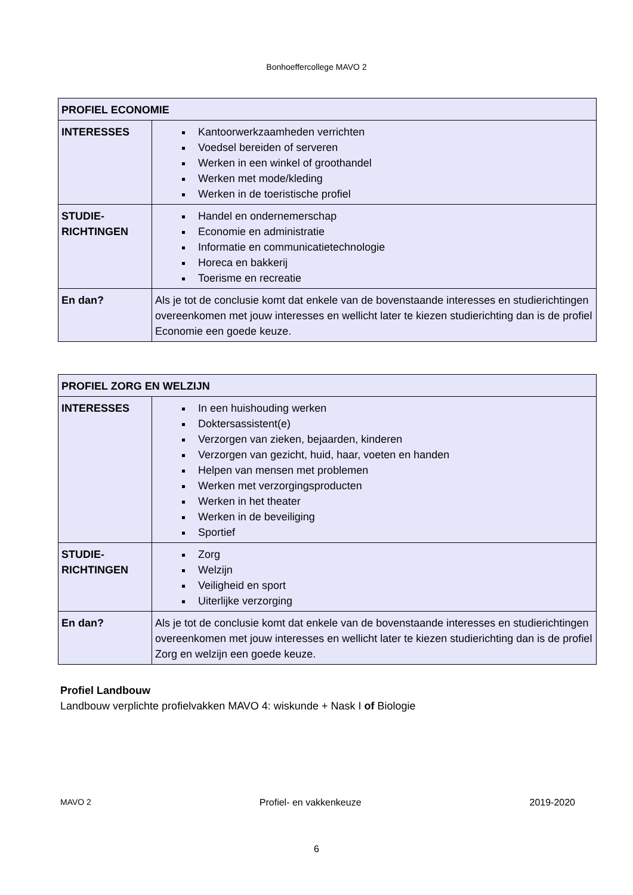Bonhoeffercollege MAVO 2
| PROFIEL ECONOMIE | |
| INTERESSES | Kantoorwerkzaamheden verrichten Voedsel bereiden of serveren Werken in een winkel of groothandel Werken met mode/kleding Werken in de toeristische profiel |
| STUDIE- RICHTINGEN | Handel en ondernemerschap Economie en administratie Informatie en communicatietechnologie Horeca en bakkerij Toerisme en recreatie |
| En dan? | Als je tot de conclusie komt dat enkele van de bovenstaande interesses en studierichtingen overeenkomen met jouw interesses en wellicht later te kiezen studierichting dan is de profiel Economie een goede keuze. |
| PROFIEL ZORG EN WELZIJN | |
| INTERESSES | In een huishouding werken Doktersassistent(e) Verzorgen van zieken, bejaarden, kinderen Verzorgen van gezicht, huid, haar, voeten en handen Helpen van mensen met problemen Werken met verzorgingsproducten Werken in het theater Werken in de beveiliging Sportief |
| STUDIE- RICHTINGEN | Zorg Welzijn Veiligheid en sport Uiterlijke verzorging |
| En dan? | Als je tot de conclusie komt dat enkele van de bovenstaande interesses en studierichtingen overeenkomen met jouw interesses en wellicht later te kiezen studierichting dan is de profiel Zorg en welzijn een goede keuze. |
Profiel Landbouw
Landbouw verplichte profielvakken MAVO 4: wiskunde + Nask I of Biologie
MAVO 2 Profiel- en vakkenkeuze 2019-2020
6